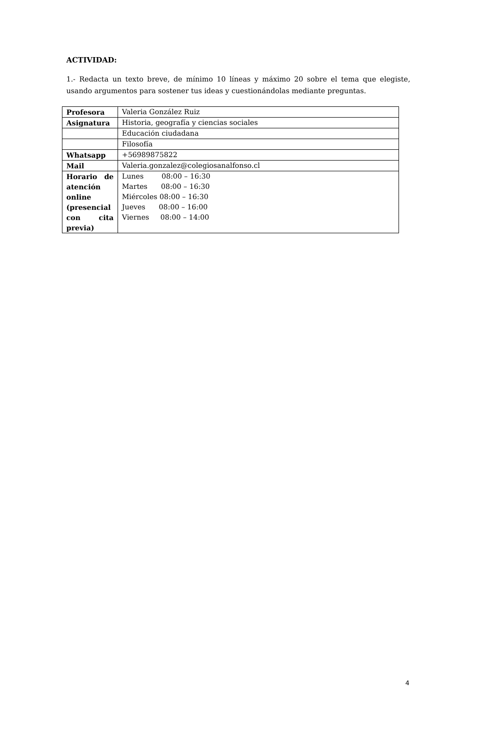ACTIVIDAD:
1.- Redacta un texto breve, de mínimo 10 líneas y máximo 20 sobre el tema que elegiste, usando argumentos para sostener tus ideas y cuestionándolas mediante preguntas.
| Profesora | Valeria González Ruiz |
| Asignatura | Historia, geografía y ciencias sociales |
| | Educación ciudadana |
| | Filosofía |
| Whatsapp | +56989875822 |
| Mail | Valeria.gonzalez@colegiosanalfonso.cl |
| Horario de atención online (presencial con cita previa) | Lunes 08:00 – 16:30 Martes 08:00 – 16:30 Miércoles 08:00 – 16:30 Jueves 08:00 – 16:00 Viernes 08:00 – 14:00 |
4